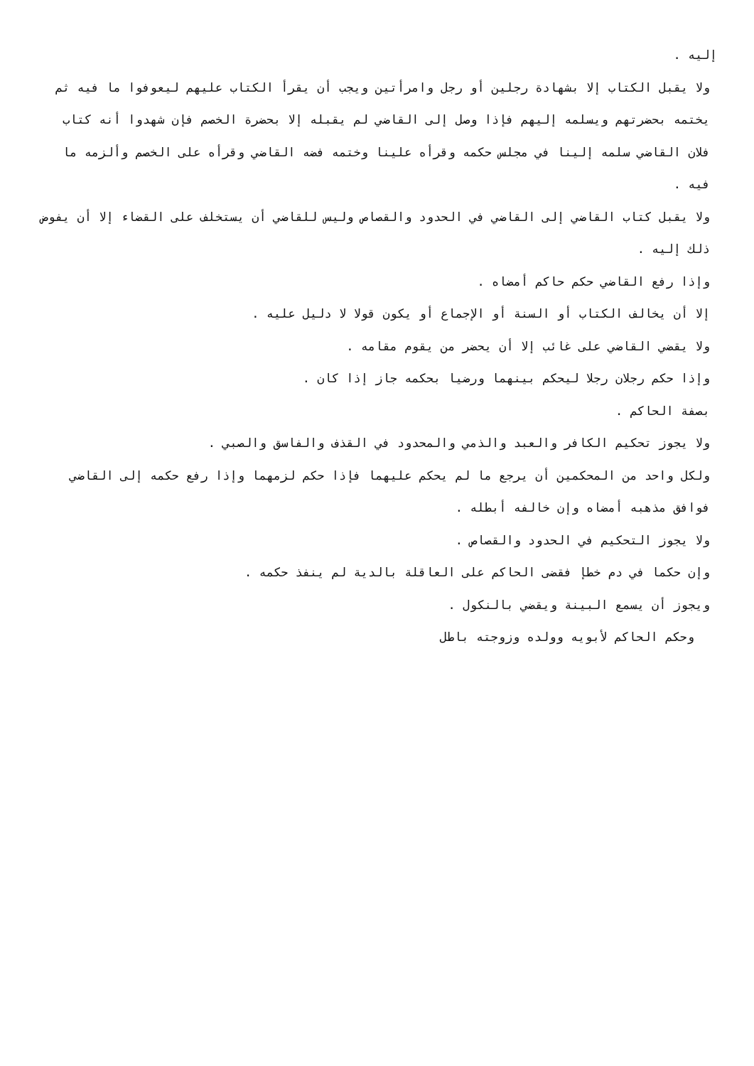إليه .
ولا يقبل الكتاب إلا بشهادة رجلين أو رجل وامرأتين ويجب أن يقرأ الكتاب عليهم ليعوفوا ما فيه ثم يختمه بحضرتهم ويسلمه إليهم فإذا وصل إلى القاضي لم يقبله إلا بحضرة الخصم فإن شهدوا أنه كتاب فلان القاضي سلمه إلينا في مجلس حكمه وقرأه علينا وختمه فضه القاضي وقرأه على الخصم وألزمه ما فيه .
ولا يقبل كتاب القاضي إلى القاضي في الحدود والقصاص وليس للقاضي أن يستخلف على القضاء إلا أن يفوض ذلك إليه .
وإذا رفع القاضي حكم حاكم أمضاه .
إلا أن يخالف الكتاب أو السنة أو الإجماع أو يكون قولا لا دليل عليه .
ولا يقضي القاضي على غائب إلا أن يحضر من يقوم مقامه .
وإذا حكم رجلان رجلا ليحكم بينهما ورضيا بحكمه جاز إذا كان .
بصفة الحاكم .
ولا يجوز تحكيم الكافر والعبد والذمي والمحدود في القذف والفاسق والصبي .
ولكل واحد من المحكمين أن يرجع ما لم يحكم عليهما فإذا حكم لزمهما وإذا رفع حكمه إلى القاضي فوافق مذهبه أمضاه وإن خالفه أبطله .
ولا يجوز التحكيم في الحدود والقصاص .
وإن حكما في دم خطإ فقضى الحاكم على العاقلة بالدية لم ينفذ حكمه .
ويجوز أن يسمع البينة ويقضي بالنكول .
وحكم الحاكم لأبويه وولده وزوجته باطل